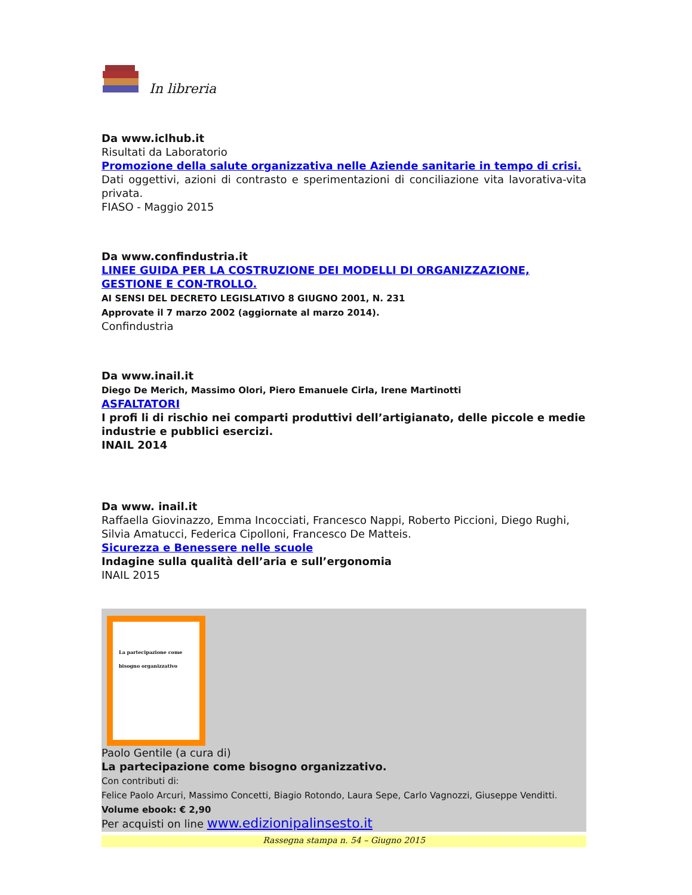In libreria
Da www.iclhub.it
Risultati da Laboratorio
Promozione della salute organizzativa nelle Aziende sanitarie in tempo di crisi.
Dati oggettivi, azioni di contrasto e sperimentazioni di conciliazione vita lavorativa-vita privata.
FIASO - Maggio 2015
Da www.confindustria.it
LINEE GUIDA PER LA COSTRUZIONE DEI MODELLI DI ORGANIZZAZIONE, GESTIONE E CON-TROLLO.
AI SENSI DEL DECRETO LEGISLATIVO 8 GIUGNO 2001, N. 231
Approvate il 7 marzo 2002 (aggiornate al marzo 2014).
Confindustria
Da www.inail.it
Diego De Merich, Massimo Olori, Piero Emanuele Cirla, Irene Martinotti
ASFALTATORI
I profi li di rischio nei comparti produttivi dell’artigianato, delle piccole e medie industrie e pubblici esercizi.
INAIL 2014
Da www. inail.it
Raffaella Giovinazzo, Emma Incocciati, Francesco Nappi, Roberto Piccioni, Diego Rughi, Silvia Amatucci, Federica Cipolloni, Francesco De Matteis.
Sicurezza e Benessere nelle scuole
Indagine sulla qualità dell’aria e sull’ergonomia
INAIL 2015
La partecipazione come bisogno organizzativo
Paolo Gentile (a cura di)
La partecipazione come bisogno organizzativo.
Con contributi di:
Felice Paolo Arcuri, Massimo Concetti, Biagio Rotondo, Laura Sepe, Carlo Vagnozzi, Giuseppe Venditti.
Volume ebook: € 2,90
Per acquisti on line www.edizionipalinsesto.it
Rassegna stampa n. 54 – Giugno 2015